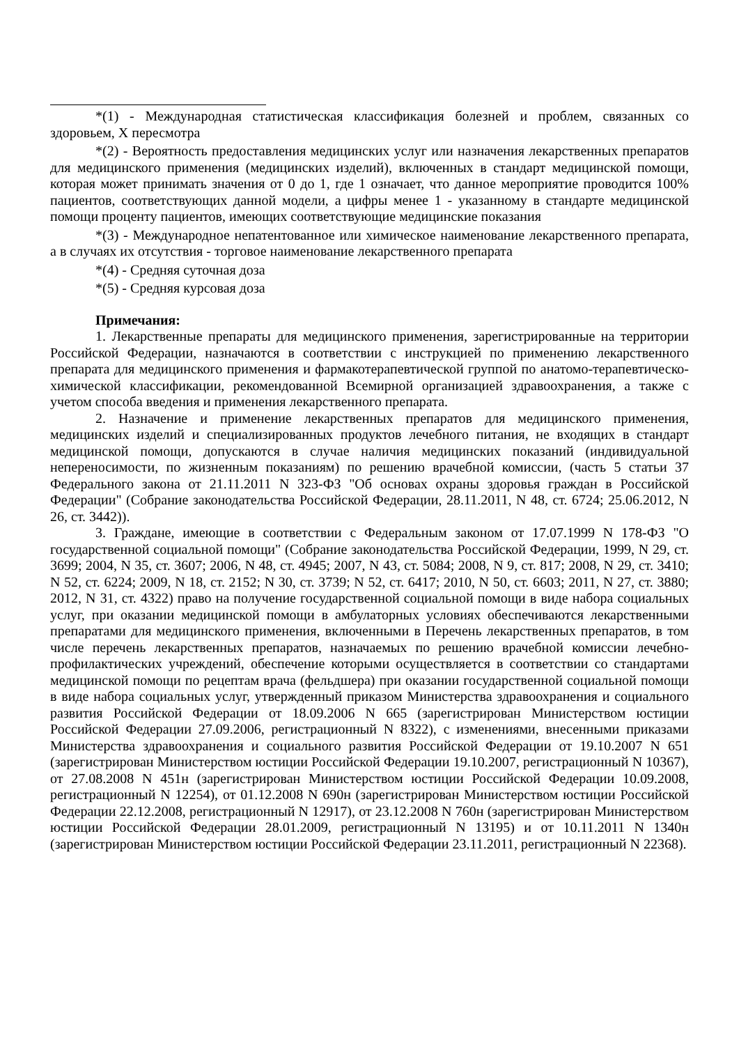*(1) - Международная статистическая классификация болезней и проблем, связанных со здоровьем, X пересмотра
*(2) - Вероятность предоставления медицинских услуг или назначения лекарственных препаратов для медицинского применения (медицинских изделий), включенных в стандарт медицинской помощи, которая может принимать значения от 0 до 1, где 1 означает, что данное мероприятие проводится 100% пациентов, соответствующих данной модели, а цифры менее 1 - указанному в стандарте медицинской помощи проценту пациентов, имеющих соответствующие медицинские показания
*(3) - Международное непатентованное или химическое наименование лекарственного препарата, а в случаях их отсутствия - торговое наименование лекарственного препарата
*(4) - Средняя суточная доза
*(5) - Средняя курсовая доза
Примечания:
1. Лекарственные препараты для медицинского применения, зарегистрированные на территории Российской Федерации, назначаются в соответствии с инструкцией по применению лекарственного препарата для медицинского применения и фармакотерапевтической группой по анатомо-терапевтическо-химической классификации, рекомендованной Всемирной организацией здравоохранения, а также с учетом способа введения и применения лекарственного препарата.
2. Назначение и применение лекарственных препаратов для медицинского применения, медицинских изделий и специализированных продуктов лечебного питания, не входящих в стандарт медицинской помощи, допускаются в случае наличия медицинских показаний (индивидуальной непереносимости, по жизненным показаниям) по решению врачебной комиссии, (часть 5 статьи 37 Федерального закона от 21.11.2011 N 323-ФЗ "Об основах охраны здоровья граждан в Российской Федерации" (Собрание законодательства Российской Федерации, 28.11.2011, N 48, ст. 6724; 25.06.2012, N 26, ст. 3442)).
3. Граждане, имеющие в соответствии с Федеральным законом от 17.07.1999 N 178-ФЗ "О государственной социальной помощи" (Собрание законодательства Российской Федерации, 1999, N 29, ст. 3699; 2004, N 35, ст. 3607; 2006, N 48, ст. 4945; 2007, N 43, ст. 5084; 2008, N 9, ст. 817; 2008, N 29, ст. 3410; N 52, ст. 6224; 2009, N 18, ст. 2152; N 30, ст. 3739; N 52, ст. 6417; 2010, N 50, ст. 6603; 2011, N 27, ст. 3880; 2012, N 31, ст. 4322) право на получение государственной социальной помощи в виде набора социальных услуг, при оказании медицинской помощи в амбулаторных условиях обеспечиваются лекарственными препаратами для медицинского применения, включенными в Перечень лекарственных препаратов, в том числе перечень лекарственных препаратов, назначаемых по решению врачебной комиссии лечебно- профилактических учреждений, обеспечение которыми осуществляется в соответствии со стандартами медицинской помощи по рецептам врача (фельдшера) при оказании государственной социальной помощи в виде набора социальных услуг, утвержденный приказом Министерства здравоохранения и социального развития Российской Федерации от 18.09.2006 N 665 (зарегистрирован Министерством юстиции Российской Федерации 27.09.2006, регистрационный N 8322), с изменениями, внесенными приказами Министерства здравоохранения и социального развития Российской Федерации от 19.10.2007 N 651 (зарегистрирован Министерством юстиции Российской Федерации 19.10.2007, регистрационный N 10367), от 27.08.2008 N 451н (зарегистрирован Министерством юстиции Российской Федерации 10.09.2008, регистрационный N 12254), от 01.12.2008 N 690н (зарегистрирован Министерством юстиции Российской Федерации 22.12.2008, регистрационный N 12917), от 23.12.2008 N 760н (зарегистрирован Министерством юстиции Российской Федерации 28.01.2009, регистрационный N 13195) и от 10.11.2011 N 1340н (зарегистрирован Министерством юстиции Российской Федерации 23.11.2011, регистрационный N 22368).